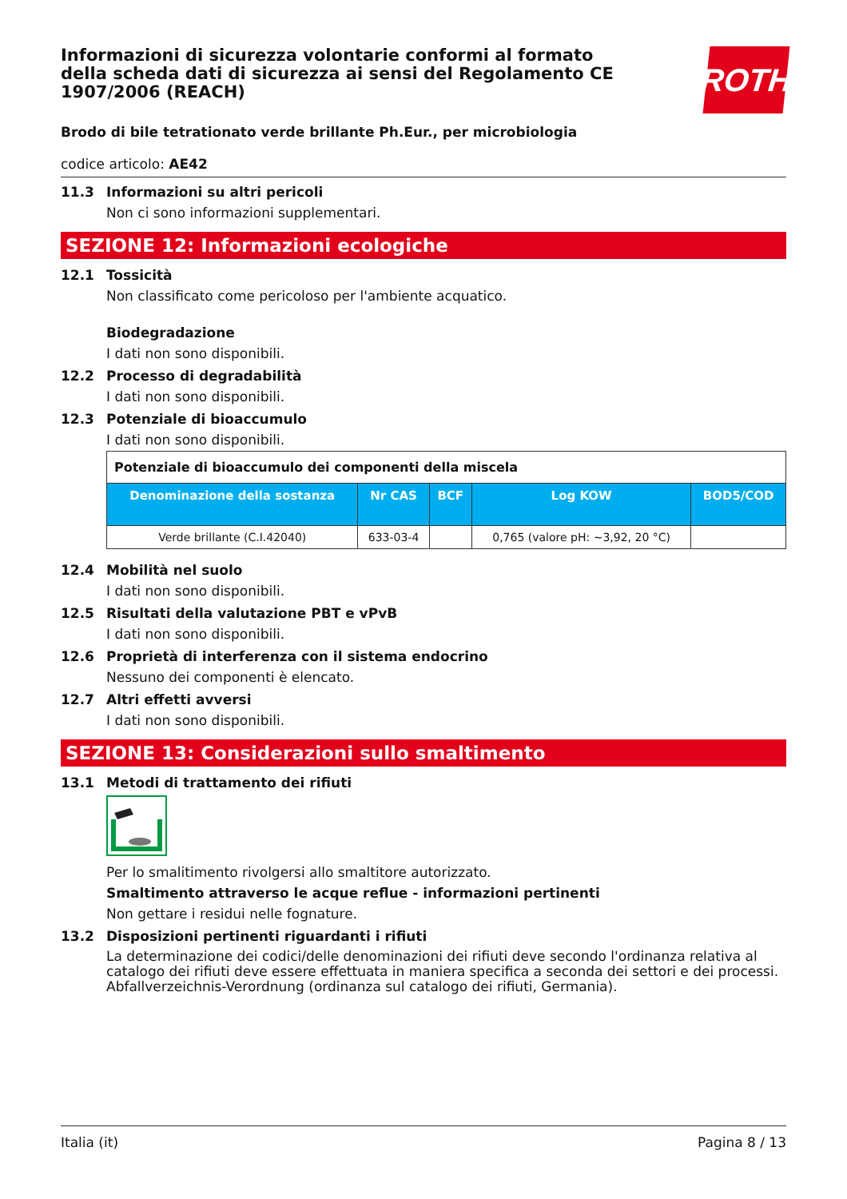Informazioni di sicurezza volontarie conformi al formato della scheda dati di sicurezza ai sensi del Regolamento CE 1907/2006 (REACH)
ROTH
Brodo di bile tetrationato verde brillante Ph.Eur., per microbiologia
codice articolo: AE42
11.3 Informazioni su altri pericoli
Non ci sono informazioni supplementari.
SEZIONE 12: Informazioni ecologiche
12.1 Tossicità
Non classificato come pericoloso per l'ambiente acquatico.
Biodegradazione
I dati non sono disponibili.
12.2 Processo di degradabilità
I dati non sono disponibili.
12.3 Potenziale di bioaccumulo
I dati non sono disponibili.
| Potenziale di bioaccumulo dei componenti della miscela | | | | |
| Denominazione della sostanza | Nr CAS | BCF | Log KOW | BOD5/COD |
| Verde brillante (C.I.42040) | 633-03-4 | | 0,765 (valore pH: ~3,92, 20 °C) | |
12.4 Mobilità nel suolo
I dati non sono disponibili.
12.5 Risultati della valutazione PBT e vPvB
I dati non sono disponibili.
12.6 Proprietà di interferenza con il sistema endocrino
Nessuno dei componenti è elencato.
12.7 Altri effetti avversi
I dati non sono disponibili.
SEZIONE 13: Considerazioni sullo smaltimento
13.1 Metodi di trattamento dei rifiuti
Per lo smalitimento rivolgersi allo smaltitore autorizzato.
Smaltimento attraverso le acque reflue - informazioni pertinenti
Non gettare i residui nelle fognature.
13.2 Disposizioni pertinenti riguardanti i rifiuti
La determinazione dei codici/delle denominazioni dei rifiuti deve secondo l'ordinanza relativa al catalogo dei rifiuti deve essere effettuata in maniera specifica a seconda dei settori e dei processi. Abfallverzeichnis-Verordnung (ordinanza sul catalogo dei rifiuti, Germania).
Italia (it) Pagina 8 / 13